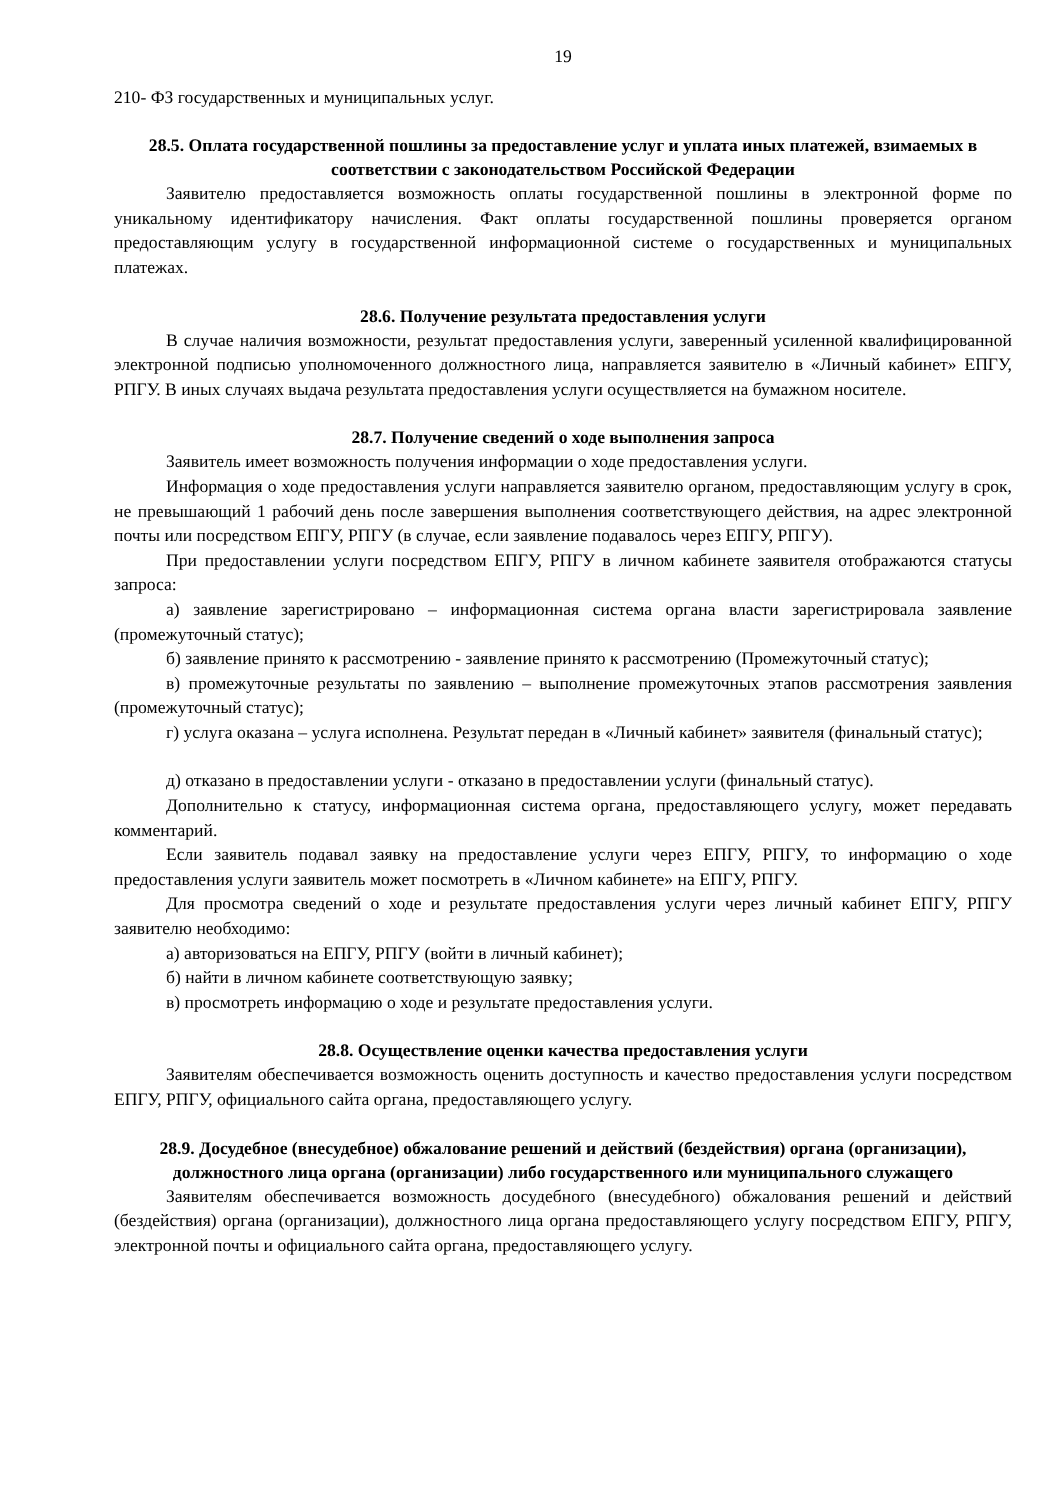19
210- ФЗ государственных и муниципальных услуг.
28.5. Оплата государственной пошлины за предоставление услуг и уплата иных платежей, взимаемых в соответствии с законодательством Российской Федерации
Заявителю предоставляется возможность оплаты государственной пошлины в электронной форме по уникальному идентификатору начисления. Факт оплаты государственной пошлины проверяется органом предоставляющим услугу в государственной информационной системе о государственных и муниципальных платежах.
28.6. Получение результата предоставления услуги
В случае наличия возможности, результат предоставления услуги, заверенный усиленной квалифицированной электронной подписью уполномоченного должностного лица, направляется заявителю в «Личный кабинет» ЕПГУ, РПГУ. В иных случаях выдача результата предоставления услуги осуществляется на бумажном носителе.
28.7. Получение сведений о ходе выполнения запроса
Заявитель имеет возможность получения информации о ходе предоставления услуги.
Информация о ходе предоставления услуги направляется заявителю органом, предоставляющим услугу в срок, не превышающий 1 рабочий день после завершения выполнения соответствующего действия, на адрес электронной почты или посредством ЕПГУ, РПГУ (в случае, если заявление подавалось через ЕПГУ, РПГУ).
При предоставлении услуги посредством ЕПГУ, РПГУ в личном кабинете заявителя отображаются статусы запроса:
а) заявление зарегистрировано – информационная система органа власти зарегистрировала заявление (промежуточный статус);
б) заявление принято к рассмотрению - заявление принято к рассмотрению (Промежуточный статус);
в) промежуточные результаты по заявлению – выполнение промежуточных этапов рассмотрения заявления (промежуточный статус);
г) услуга оказана – услуга исполнена. Результат передан в «Личный кабинет» заявителя (финальный статус);
д) отказано в предоставлении услуги - отказано в предоставлении услуги (финальный статус).
Дополнительно к статусу, информационная система органа, предоставляющего услугу, может передавать комментарий.
Если заявитель подавал заявку на предоставление услуги через ЕПГУ, РПГУ, то информацию о ходе предоставления услуги заявитель может посмотреть в «Личном кабинете» на ЕПГУ, РПГУ.
Для просмотра сведений о ходе и результате предоставления услуги через личный кабинет ЕПГУ, РПГУ заявителю необходимо:
а) авторизоваться на ЕПГУ, РПГУ (войти в личный кабинет);
б) найти в личном кабинете соответствующую заявку;
в) просмотреть информацию о ходе и результате предоставления услуги.
28.8. Осуществление оценки качества предоставления услуги
Заявителям обеспечивается возможность оценить доступность и качество предоставления услуги посредством ЕПГУ, РПГУ, официального сайта органа, предоставляющего услугу.
28.9. Досудебное (внесудебное) обжалование решений и действий (бездействия) органа (организации), должностного лица органа (организации) либо государственного или муниципального служащего
Заявителям обеспечивается возможность досудебного (внесудебного) обжалования решений и действий (бездействия) органа (организации), должностного лица органа предоставляющего услугу посредством ЕПГУ, РПГУ, электронной почты и официального сайта органа, предоставляющего услугу.